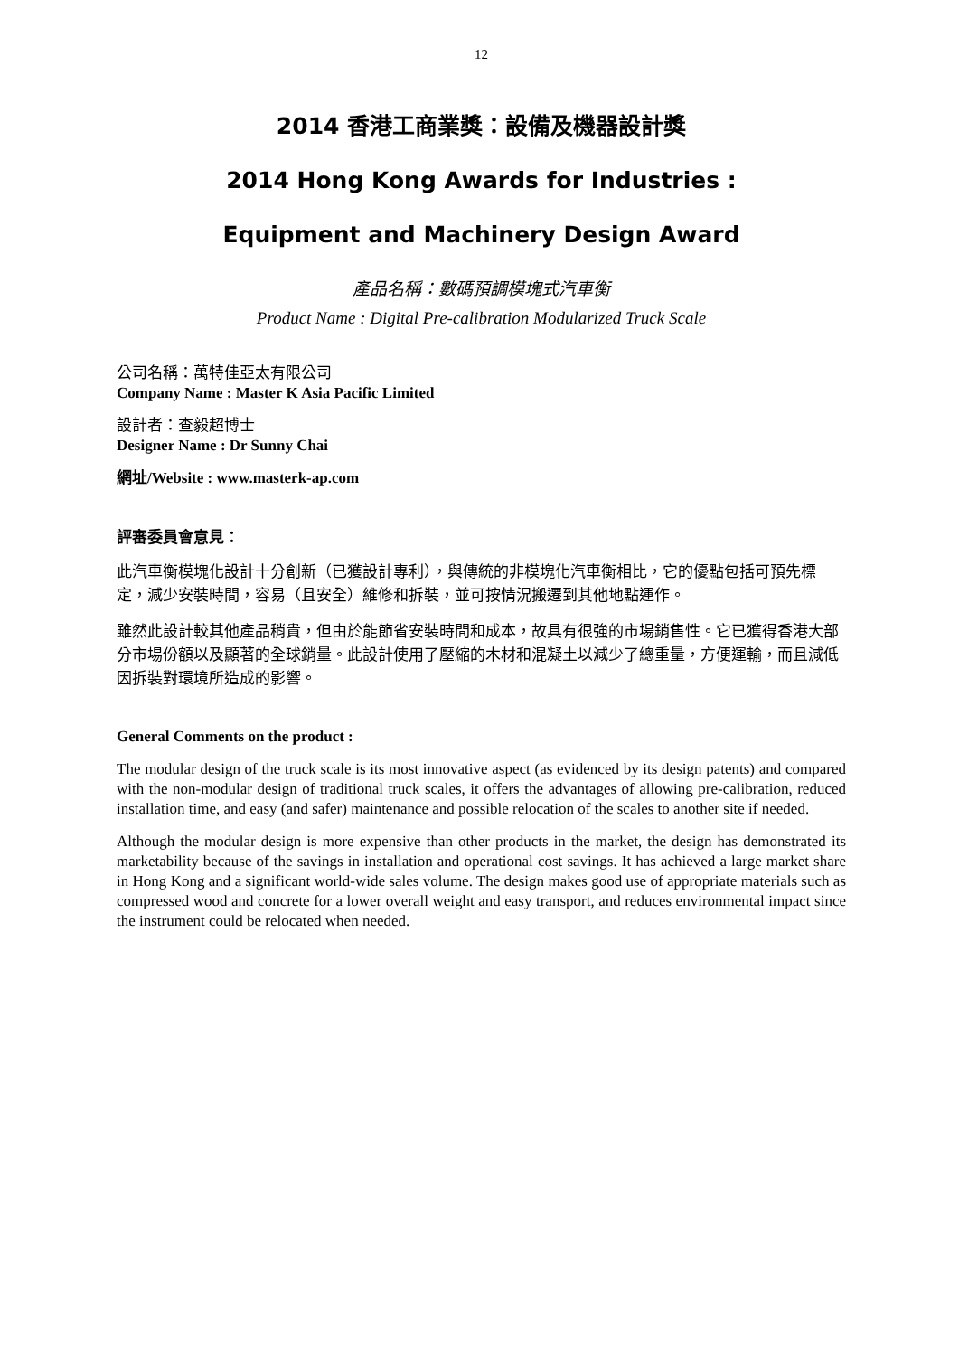12
2014 香港工商業獎：設備及機器設計獎
2014 Hong Kong Awards for Industries :
Equipment and Machinery Design Award
產品名稱：數碼預調模塊式汽車衡
Product Name : Digital Pre-calibration Modularized Truck Scale
公司名稱：萬特佳亞太有限公司
Company Name : Master K Asia Pacific Limited
設計者：查毅超博士
Designer Name : Dr Sunny Chai
網址/Website : www.masterk-ap.com
評審委員會意見：
此汽車衡模塊化設計十分創新（已獲設計專利），與傳統的非模塊化汽車衡相比，它的優點包括可預先標定，減少安裝時間，容易（且安全）維修和拆裝，並可按情況搬遷到其他地點運作。
雖然此設計較其他產品稍貴，但由於能節省安裝時間和成本，故具有很強的市場銷售性。它已獲得香港大部分市場份額以及顯著的全球銷量。此設計使用了壓縮的木材和混凝土以減少了總重量，方便運輸，而且減低因拆裝對環境所造成的影響。
General Comments on the product :
The modular design of the truck scale is its most innovative aspect (as evidenced by its design patents) and compared with the non-modular design of traditional truck scales, it offers the advantages of allowing pre-calibration, reduced installation time, and easy (and safer) maintenance and possible relocation of the scales to another site if needed.
Although the modular design is more expensive than other products in the market, the design has demonstrated its marketability because of the savings in installation and operational cost savings. It has achieved a large market share in Hong Kong and a significant world-wide sales volume. The design makes good use of appropriate materials such as compressed wood and concrete for a lower overall weight and easy transport, and reduces environmental impact since the instrument could be relocated when needed.